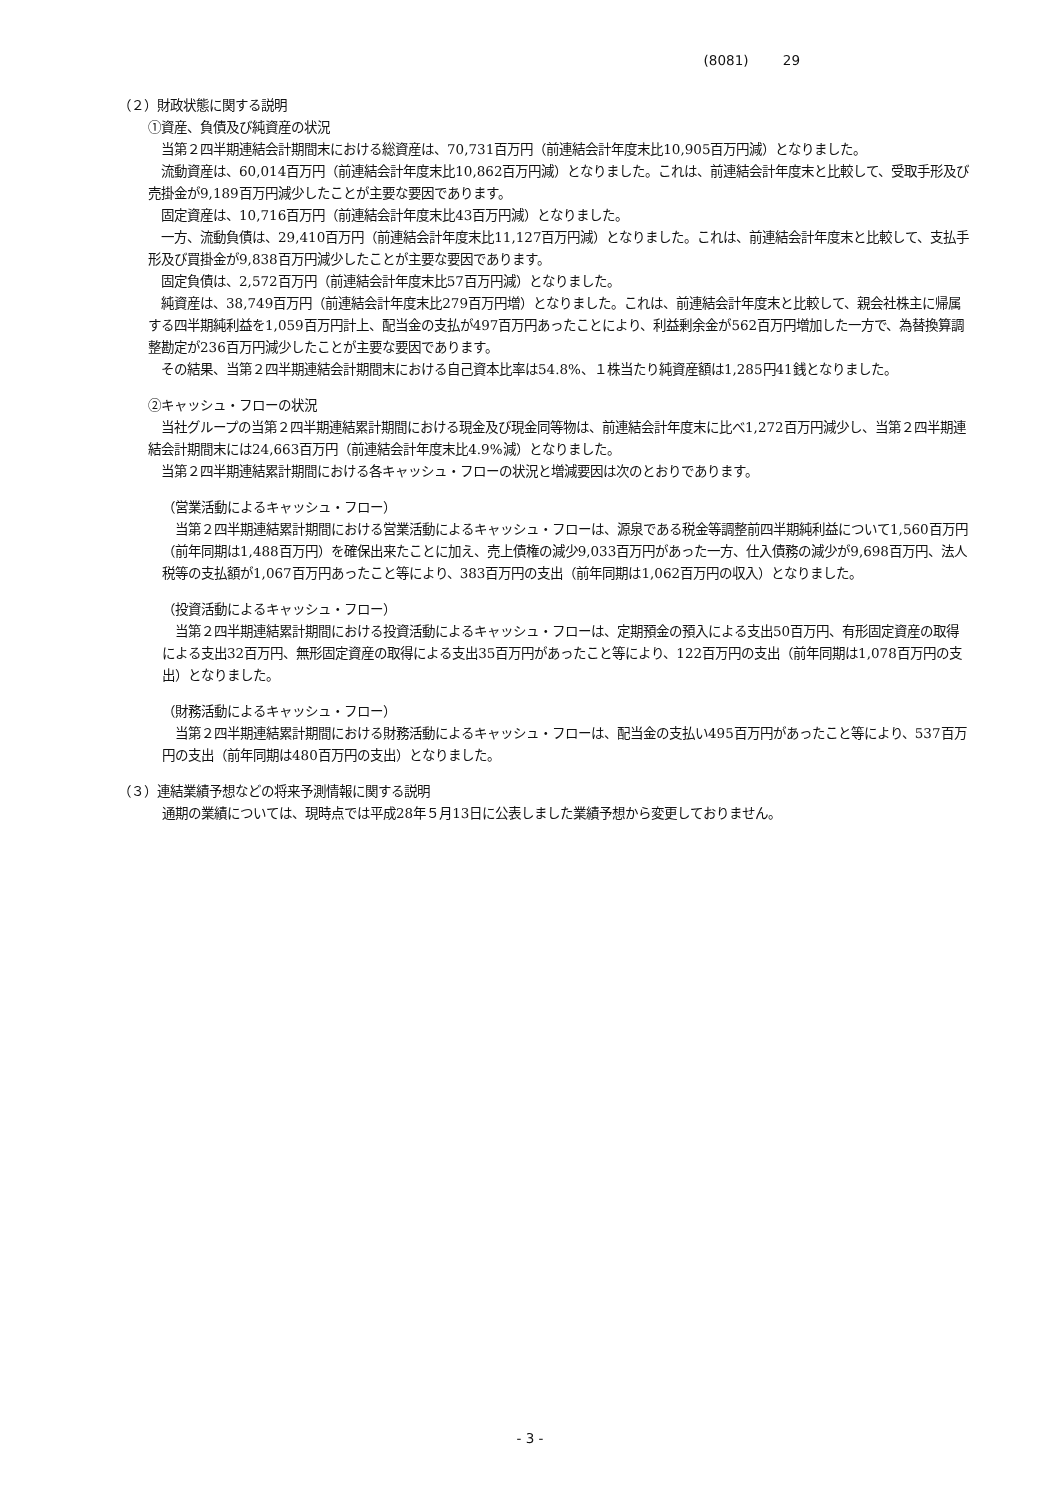(8081) 29
（２）財政状態に関する説明
①資産、負債及び純資産の状況
　当第２四半期連結会計期間末における総資産は、70,731百万円（前連結会計年度末比10,905百万円減）となりました。
　流動資産は、60,014百万円（前連結会計年度末比10,862百万円減）となりました。これは、前連結会計年度末と比較して、受取手形及び売掛金が9,189百万円減少したことが主要な要因であります。
　固定資産は、10,716百万円（前連結会計年度末比43百万円減）となりました。
　一方、流動負債は、29,410百万円（前連結会計年度末比11,127百万円減）となりました。これは、前連結会計年度末と比較して、支払手形及び買掛金が9,838百万円減少したことが主要な要因であります。
　固定負債は、2,572百万円（前連結会計年度末比57百万円減）となりました。
　純資産は、38,749百万円（前連結会計年度末比279百万円増）となりました。これは、前連結会計年度末と比較して、親会社株主に帰属する四半期純利益を1,059百万円計上、配当金の支払が497百万円あったことにより、利益剰余金が562百万円増加した一方で、為替換算調整勘定が236百万円減少したことが主要な要因であります。
　その結果、当第２四半期連結会計期間末における自己資本比率は54.8%、１株当たり純資産額は1,285円41銭となりました。
②キャッシュ・フローの状況
　当社グループの当第２四半期連結累計期間における現金及び現金同等物は、前連結会計年度末に比べ1,272百万円減少し、当第２四半期連結会計期間末には24,663百万円（前連結会計年度末比4.9%減）となりました。
　当第２四半期連結累計期間における各キャッシュ・フローの状況と増減要因は次のとおりであります。
（営業活動によるキャッシュ・フロー）
　当第２四半期連結累計期間における営業活動によるキャッシュ・フローは、源泉である税金等調整前四半期純利益について1,560百万円（前年同期は1,488百万円）を確保出来たことに加え、売上債権の減少9,033百万円があった一方、仕入債務の減少が9,698百万円、法人税等の支払額が1,067百万円あったこと等により、383百万円の支出（前年同期は1,062百万円の収入）となりました。
（投資活動によるキャッシュ・フロー）
　当第２四半期連結累計期間における投資活動によるキャッシュ・フローは、定期預金の預入による支出50百万円、有形固定資産の取得による支出32百万円、無形固定資産の取得による支出35百万円があったこと等により、122百万円の支出（前年同期は1,078百万円の支出）となりました。
（財務活動によるキャッシュ・フロー）
　当第２四半期連結累計期間における財務活動によるキャッシュ・フローは、配当金の支払い495百万円があったこと等により、537百万円の支出（前年同期は480百万円の支出）となりました。
（３）連結業績予想などの将来予測情報に関する説明
通期の業績については、現時点では平成28年５月13日に公表しました業績予想から変更しておりません。
- 3 -